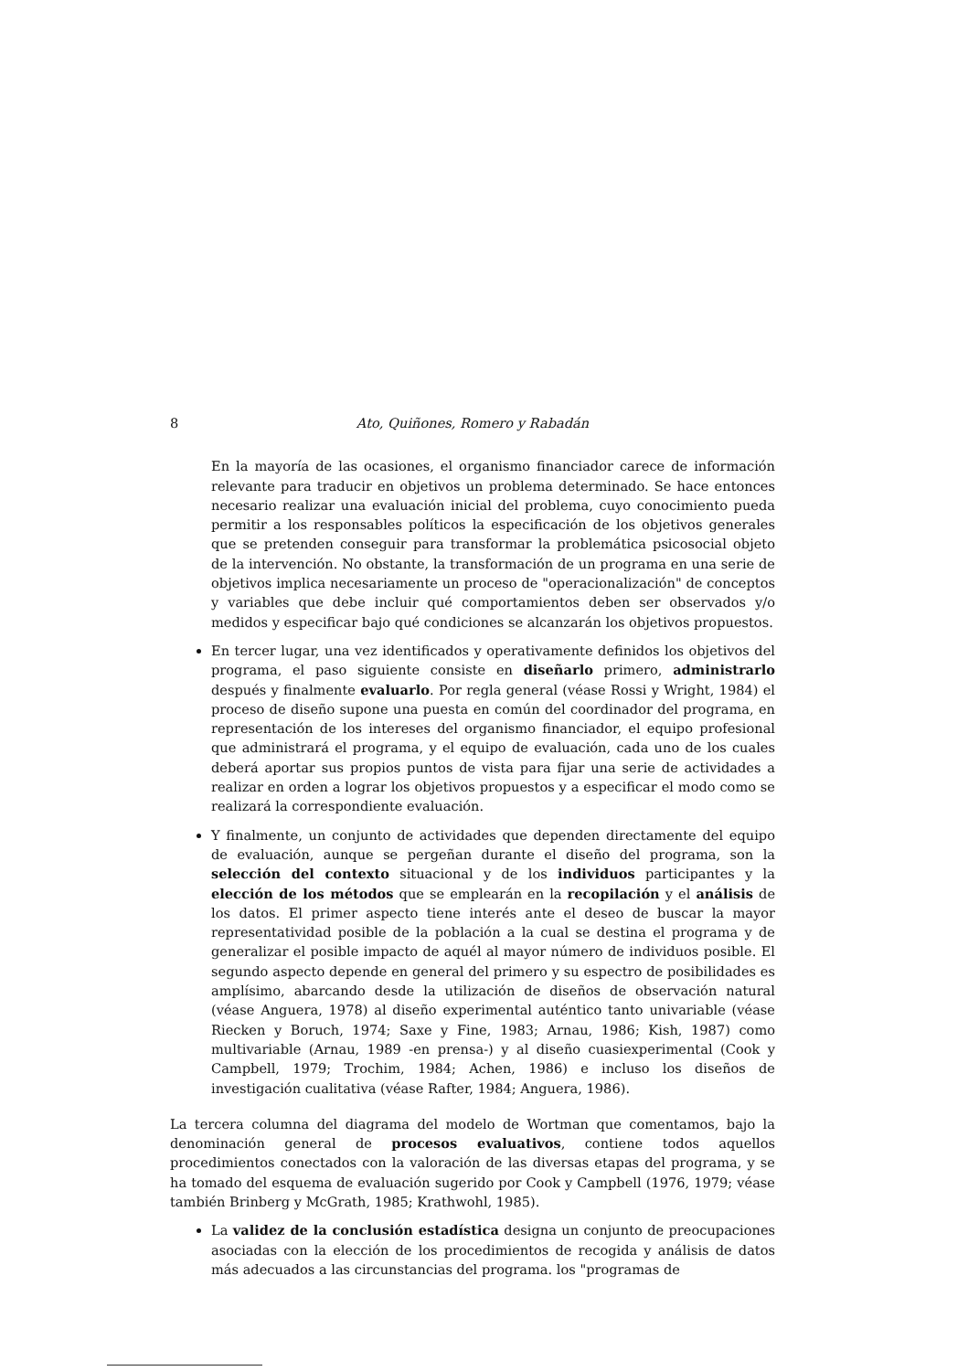8 Ato, Quiñones, Romero y Rabadán
En la mayoría de las ocasiones, el organismo financiador carece de información relevante para traducir en objetivos un problema determinado. Se hace entonces necesario realizar una evaluación inicial del problema, cuyo conocimiento pueda permitir a los responsables políticos la especificación de los objetivos generales que se pretenden conseguir para transformar la problemática psicosocial objeto de la intervención. No obstante, la transformación de un programa en una serie de objetivos implica necesariamente un proceso de "operacionalización" de conceptos y variables que debe incluir qué comportamientos deben ser observados y/o medidos y especificar bajo qué condiciones se alcanzarán los objetivos propuestos.
En tercer lugar, una vez identificados y operativamente definidos los objetivos del programa, el paso siguiente consiste en diseñarlo primero, administrarlo después y finalmente evaluarlo. Por regla general (véase Rossi y Wright, 1984) el proceso de diseño supone una puesta en común del coordinador del programa, en representación de los intereses del organismo financiador, el equipo profesional que administrará el programa, y el equipo de evaluación, cada uno de los cuales deberá aportar sus propios puntos de vista para fijar una serie de actividades a realizar en orden a lograr los objetivos propuestos y a especificar el modo como se realizará la correspondiente evaluación.
Y finalmente, un conjunto de actividades que dependen directamente del equipo de evaluación, aunque se pergeñan durante el diseño del programa, son la selección del contexto situacional y de los individuos participantes y la elección de los métodos que se emplearán en la recopilación y el análisis de los datos. El primer aspecto tiene interés ante el deseo de buscar la mayor representatividad posible de la población a la cual se destina el programa y de generalizar el posible impacto de aquél al mayor número de individuos posible. El segundo aspecto depende en general del primero y su espectro de posibilidades es amplísimo, abarcando desde la utilización de diseños de observación natural (véase Anguera, 1978) al diseño experimental auténtico tanto univariable (véase Riecken y Boruch, 1974; Saxe y Fine, 1983; Arnau, 1986; Kish, 1987) como multivariable (Arnau, 1989 -en prensa-) y al diseño cuasiexperimental (Cook y Campbell, 1979; Trochim, 1984; Achen, 1986) e incluso los diseños de investigación cualitativa (véase Rafter, 1984; Anguera, 1986).
La tercera columna del diagrama del modelo de Wortman que comentamos, bajo la denominación general de procesos evaluativos, contiene todos aquellos procedimientos conectados con la valoración de las diversas etapas del programa, y se ha tomado del esquema de evaluación sugerido por Cook y Campbell (1976, 1979; véase también Brinberg y McGrath, 1985; Krathwohl, 1985).
La validez de la conclusión estadística designa un conjunto de preocupaciones asociadas con la elección de los procedimientos de recogida y análisis de datos más adecuados a las circunstancias del programa. los "programas de